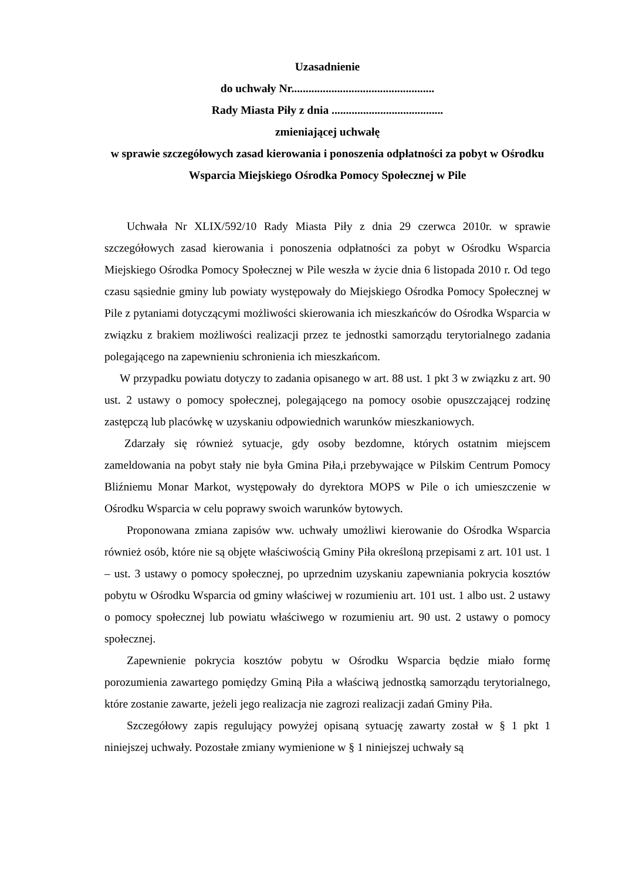Uzasadnienie
do uchwały Nr..................................................
Rady Miasta Piły z dnia .......................................
zmieniającej uchwałę
w sprawie szczegółowych zasad kierowania i ponoszenia odpłatności za pobyt w Ośrodku Wsparcia Miejskiego Ośrodka Pomocy Społecznej w Pile
Uchwała Nr XLIX/592/10 Rady Miasta Piły z dnia 29 czerwca 2010r. w sprawie szczegółowych zasad kierowania i ponoszenia odpłatności za pobyt w Ośrodku Wsparcia Miejskiego Ośrodka Pomocy Społecznej w Pile weszła w życie dnia 6 listopada 2010 r. Od tego czasu sąsiednie gminy lub powiaty występowały do Miejskiego Ośrodka Pomocy Społecznej w Pile z pytaniami dotyczącymi możliwości skierowania ich mieszkańców do Ośrodka Wsparcia w związku z brakiem możliwości realizacji przez te jednostki samorządu terytorialnego zadania polegającego na zapewnieniu schronienia ich mieszkańcom.
W przypadku powiatu dotyczy to zadania opisanego w art. 88 ust. 1 pkt 3 w związku z art. 90 ust. 2 ustawy o pomocy społecznej, polegającego na pomocy osobie opuszczającej rodzinę zastępczą lub placówkę w uzyskaniu odpowiednich warunków mieszkaniowych.
Zdarzały się również sytuacje, gdy osoby bezdomne, których ostatnim miejscem zameldowania na pobyt stały nie była Gmina Piła,i przebywające w Pilskim Centrum Pomocy Bliźniemu Monar Markot, występowały do dyrektora MOPS w Pile o ich umieszczenie w Ośrodku Wsparcia w celu poprawy swoich warunków bytowych.
Proponowana zmiana zapisów ww. uchwały umożliwi kierowanie do Ośrodka Wsparcia również osób, które nie są objęte właściwością Gminy Piła określoną przepisami z art. 101 ust. 1 – ust. 3 ustawy o pomocy społecznej, po uprzednim uzyskaniu zapewniania pokrycia kosztów pobytu w Ośrodku Wsparcia od gminy właściwej w rozumieniu art. 101 ust. 1 albo ust. 2 ustawy o pomocy społecznej lub powiatu właściwego w rozumieniu art. 90 ust. 2 ustawy o pomocy społecznej.
Zapewnienie pokrycia kosztów pobytu w Ośrodku Wsparcia będzie miało formę porozumienia zawartego pomiędzy Gminą Piła a właściwą jednostką samorządu terytorialnego, które zostanie zawarte, jeżeli jego realizacja nie zagrozi realizacji zadań Gminy Piła.
Szczegółowy zapis regulujący powyżej opisaną sytuację zawarty został w § 1 pkt 1 niniejszej uchwały. Pozostałe zmiany wymienione w § 1 niniejszej uchwały są